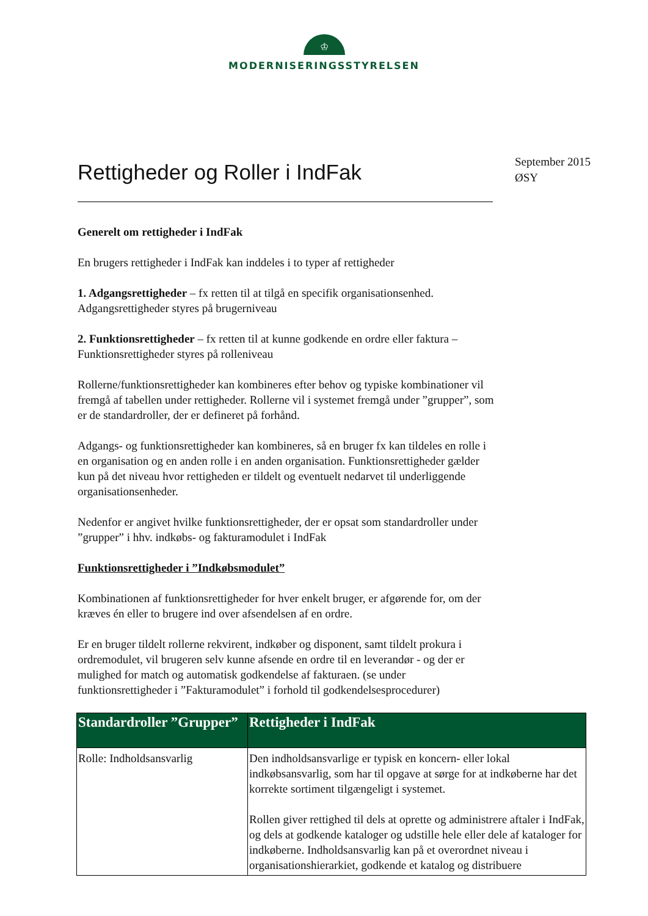♔
MODERNISERINGSSTYRELSEN
Rettigheder og Roller i IndFak
September 2015
ØSY
Generelt om rettigheder i IndFak
En brugers rettigheder i IndFak kan inddeles i to typer af rettigheder
1. Adgangsrettigheder – fx retten til at tilgå en specifik organisationsenhed. Adgangsrettigheder styres på brugerniveau
2. Funktionsrettigheder – fx retten til at kunne godkende en ordre eller faktura – Funktionsrettigheder styres på rolleniveau
Rollerne/funktionsrettigheder kan kombineres efter behov og typiske kombinationer vil fremgå af tabellen under rettigheder. Rollerne vil i systemet fremgå under ”grupper”, som er de standardroller, der er defineret på forhånd.
Adgangs- og funktionsrettigheder kan kombineres, så en bruger fx kan tildeles en rolle i en organisation og en anden rolle i en anden organisation. Funktionsrettigheder gælder kun på det niveau hvor rettigheden er tildelt og eventuelt nedarvet til underliggende organisationsenheder.
Nedenfor er angivet hvilke funktionsrettigheder, der er opsat som standardroller under ”grupper” i hhv. indkøbs- og fakturamodulet i IndFak
Funktionsrettigheder i ”Indkøbsmodulet”
Kombinationen af funktionsrettigheder for hver enkelt bruger, er afgørende for, om der kræves én eller to brugere ind over afsendelsen af en ordre.
Er en bruger tildelt rollerne rekvirent, indkøber og disponent, samt tildelt prokura i ordremodulet, vil brugeren selv kunne afsende en ordre til en leverandør - og der er mulighed for match og automatisk godkendelse af fakturaen. (se under funktionsrettigheder i ”Fakturamodulet” i forhold til godkendelsesprocedurer)
| Standardroller ”Grupper” | Rettigheder i IndFak |
| --- | --- |
| Rolle: Indholdsansvarlig | Den indholdsansvarlige er typisk en koncern- eller lokal indkøbsansvarlig, som har til opgave at sørge for at indkøberne har det korrekte sortiment tilgængeligt i systemet. Rollen giver rettighed til dels at oprette og administrere aftaler i IndFak, og dels at godkende kataloger og udstille hele eller dele af kataloger for indkøberne. Indholdsansvarlig kan på et overordnet niveau i organisationshierarkiet, godkende et katalog og distribuere |